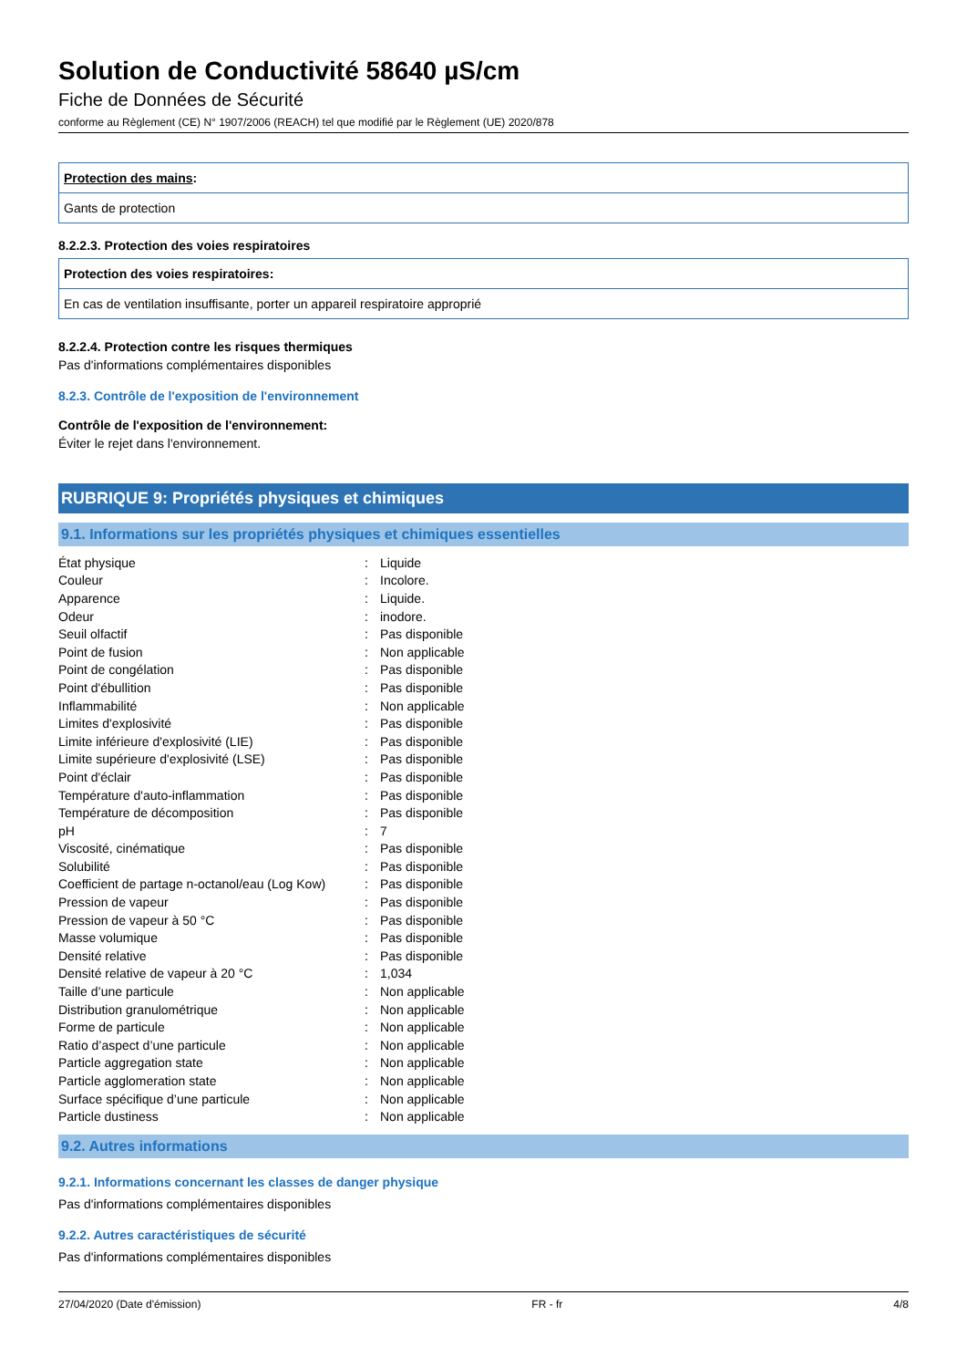Solution de Conductivité 58640 µS/cm
Fiche de Données de Sécurité
conforme au Règlement (CE) N° 1907/2006 (REACH) tel que modifié par le Règlement (UE) 2020/878
Protection des mains:
Gants de protection
8.2.2.3. Protection des voies respiratoires
Protection des voies respiratoires:
En cas de ventilation insuffisante, porter un appareil respiratoire approprié
8.2.2.4. Protection contre les risques thermiques
Pas d'informations complémentaires disponibles
8.2.3. Contrôle de l'exposition de l'environnement
Contrôle de l'exposition de l'environnement:
Éviter le rejet dans l'environnement.
RUBRIQUE 9: Propriétés physiques et chimiques
9.1. Informations sur les propriétés physiques et chimiques essentielles
| État physique | : | Liquide |
| Couleur | : | Incolore. |
| Apparence | : | Liquide. |
| Odeur | : | inodore. |
| Seuil olfactif | : | Pas disponible |
| Point de fusion | : | Non applicable |
| Point de congélation | : | Pas disponible |
| Point d'ébullition | : | Pas disponible |
| Inflammabilité | : | Non applicable |
| Limites d'explosivité | : | Pas disponible |
| Limite inférieure d'explosivité (LIE) | : | Pas disponible |
| Limite supérieure d'explosivité (LSE) | : | Pas disponible |
| Point d'éclair | : | Pas disponible |
| Température d'auto-inflammation | : | Pas disponible |
| Température de décomposition | : | Pas disponible |
| pH | : | 7 |
| Viscosité, cinématique | : | Pas disponible |
| Solubilité | : | Pas disponible |
| Coefficient de partage n-octanol/eau (Log Kow) | : | Pas disponible |
| Pression de vapeur | : | Pas disponible |
| Pression de vapeur à 50 °C | : | Pas disponible |
| Masse volumique | : | Pas disponible |
| Densité relative | : | Pas disponible |
| Densité relative de vapeur à 20 °C | : | 1,034 |
| Taille d’une particule | : | Non applicable |
| Distribution granulométrique | : | Non applicable |
| Forme de particule | : | Non applicable |
| Ratio d’aspect d’une particule | : | Non applicable |
| Particle aggregation state | : | Non applicable |
| Particle agglomeration state | : | Non applicable |
| Surface spécifique d’une particule | : | Non applicable |
| Particle dustiness | : | Non applicable |
9.2. Autres informations
9.2.1. Informations concernant les classes de danger physique
Pas d'informations complémentaires disponibles
9.2.2. Autres caractéristiques de sécurité
Pas d'informations complémentaires disponibles
27/04/2020 (Date d'émission) FR - fr 4/8